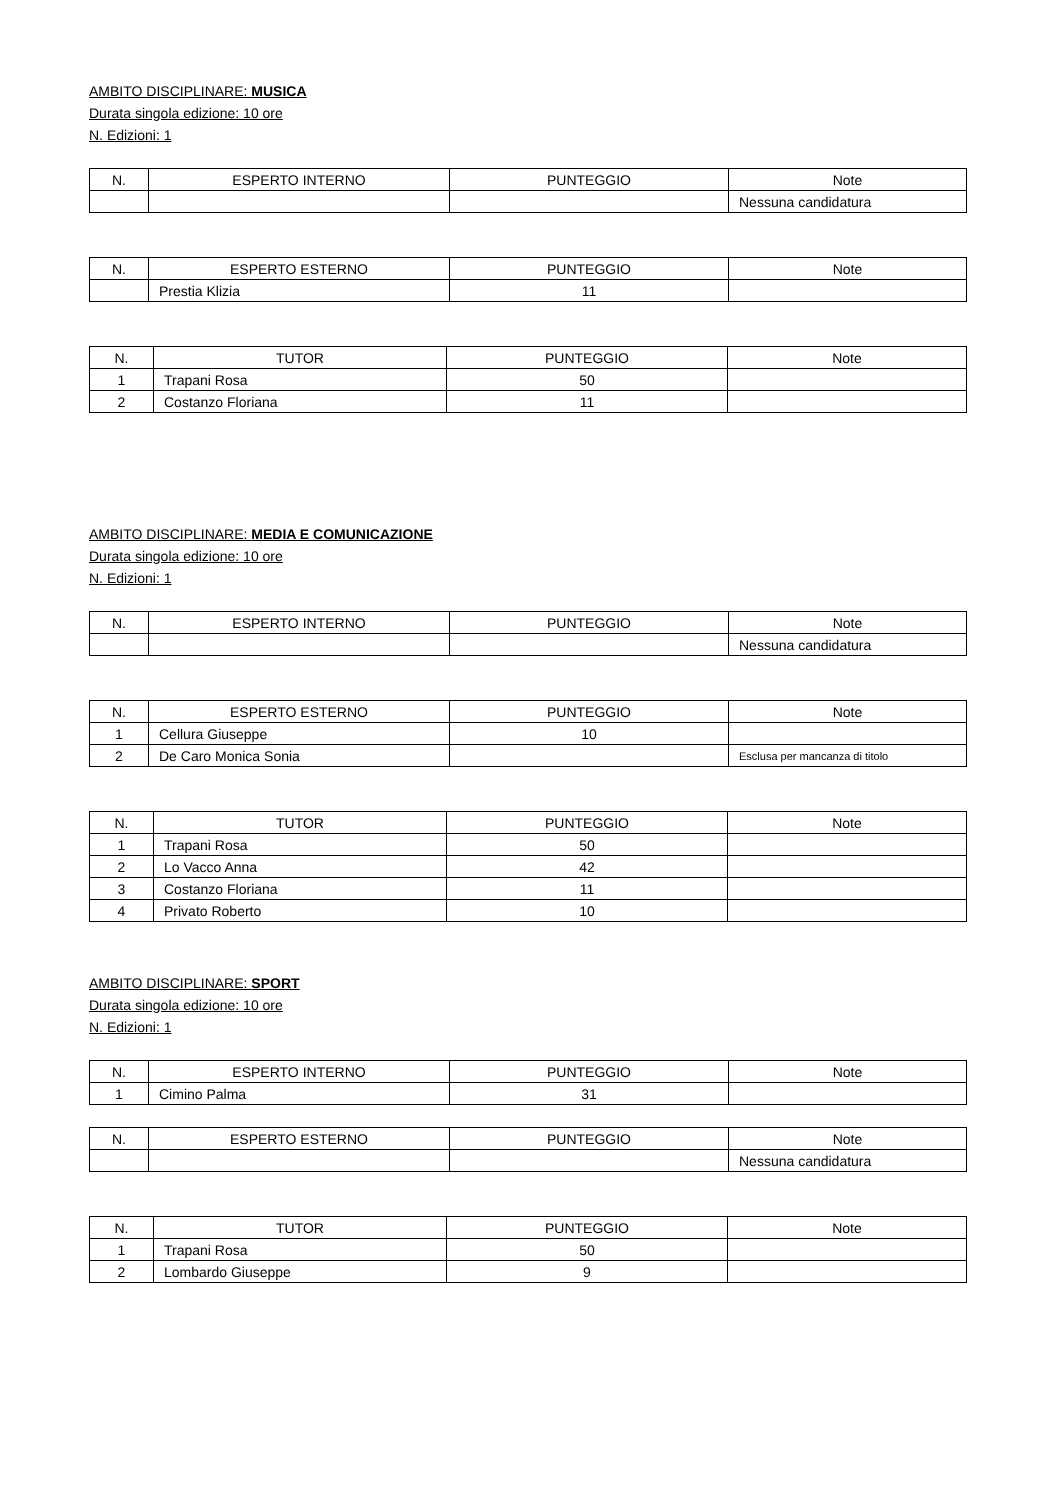AMBITO DISCIPLINARE: MUSICA
Durata singola edizione: 10 ore
N. Edizioni: 1
| N. | ESPERTO INTERNO | PUNTEGGIO | Note |
| --- | --- | --- | --- |
| | | | Nessuna candidatura |
| N. | ESPERTO ESTERNO | PUNTEGGIO | Note |
| --- | --- | --- | --- |
| | Prestia Klizia | 11 | |
| N. | TUTOR | PUNTEGGIO | Note |
| --- | --- | --- | --- |
| 1 | Trapani Rosa | 50 | |
| 2 | Costanzo Floriana | 11 | |
AMBITO DISCIPLINARE: MEDIA E COMUNICAZIONE
Durata singola edizione: 10 ore
N. Edizioni: 1
| N. | ESPERTO INTERNO | PUNTEGGIO | Note |
| --- | --- | --- | --- |
| | | | Nessuna candidatura |
| N. | ESPERTO ESTERNO | PUNTEGGIO | Note |
| --- | --- | --- | --- |
| 1 | Cellura Giuseppe | 10 | |
| 2 | De Caro Monica Sonia | | Esclusa per mancanza di titolo |
| N. | TUTOR | PUNTEGGIO | Note |
| --- | --- | --- | --- |
| 1 | Trapani Rosa | 50 | |
| 2 | Lo Vacco Anna | 42 | |
| 3 | Costanzo Floriana | 11 | |
| 4 | Privato Roberto | 10 | |
AMBITO DISCIPLINARE: SPORT
Durata singola edizione: 10 ore
N. Edizioni: 1
| N. | ESPERTO INTERNO | PUNTEGGIO | Note |
| --- | --- | --- | --- |
| 1 | Cimino Palma | 31 | |
| N. | ESPERTO ESTERNO | PUNTEGGIO | Note |
| --- | --- | --- | --- |
| | | | Nessuna candidatura |
| N. | TUTOR | PUNTEGGIO | Note |
| --- | --- | --- | --- |
| 1 | Trapani Rosa | 50 | |
| 2 | Lombardo Giuseppe | 9 | |